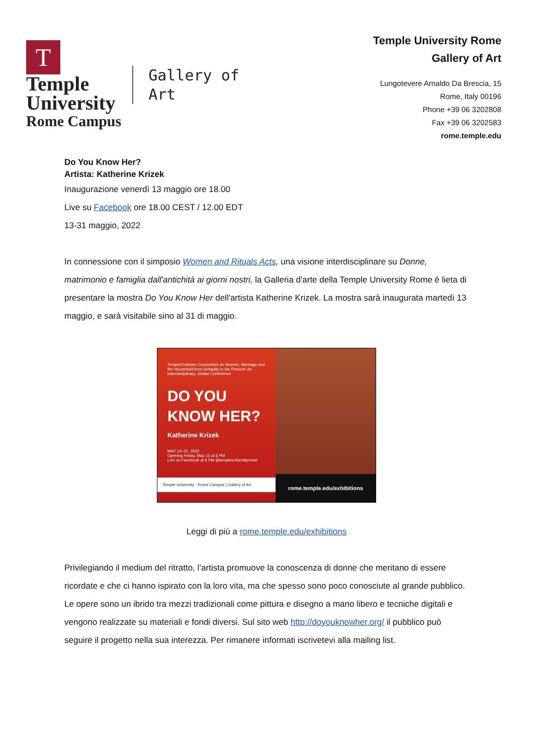T
Temple
University
Rome Campus
Gallery of
Art
Temple University Rome
Gallery of Art
Lungotevere Arnaldo Da Brescia, 15
Rome, Italy 00196
Phone +39 06 3202808
Fax +39 06 3202583
rome.temple.edu
Do You Know Her?
Artista: Katherine Krizek
Inaugurazione venerdì 13 maggio ore 18.00
Live su Facebook ore 18.00 CEST / 12.00 EDT
13-31 maggio, 2022
In connessione con il simposio Women and Rituals Acts, una visione interdisciplinare su Donne, matrimonio e famiglia dall'antichità ai giorni nostri, la Galleria d'arte della Temple University Rome è lieta di presentare la mostra Do You Know Her dell'artista Katherine Krizek. La mostra sarà inaugurata martedì 13 maggio, e sarà visitabile sino al 31 di maggio.
Temple/Carleton Consortium on Women, Marriage and the Household from Antiquity to the Present: An Interdisciplinary, Global Conference
DO YOU
KNOW HER?
Katherine Krizek
MAY 13–31, 2022
Opening Friday, May 13 at 6 PM
Live on Facebook at 6 PM @templeuniversityrome
Temple University · Rome Campus | Gallery of Art
rome.temple.edu/exhibitions
Leggi di più a rome.temple.edu/exhibitions
Privilegiando il medium del ritratto, l’artista promuove la conoscenza di donne che meritano di essere ricordate e che ci hanno ispirato con la loro vita, ma che spesso sono poco conosciute al grande pubblico. Le opere sono un ibrido tra mezzi tradizionali come pittura e disegno a mano libero e tecniche digitali e vengono realizzate su materiali e fondi diversi. Sul sito web http://doyouknowher.org/ il pubblico può seguire il progetto nella sua interezza. Per rimanere informati iscrivetevi alla mailing list.